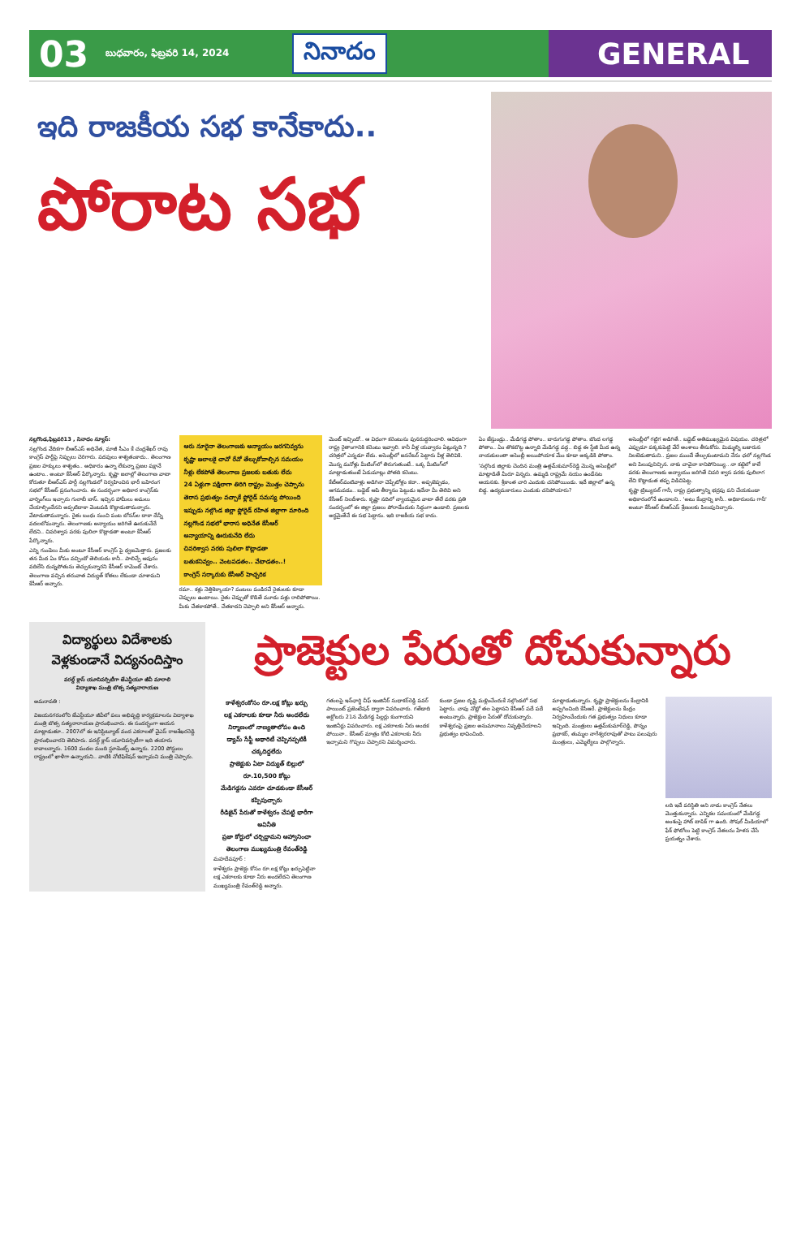03
బుధవారం, ఫిబ్రవరి 14, 2024
నినాదం
GENERAL
ఇది రాజకీయ సభ కానేకాదు..
పోరాట సభ
నల్లగొండ,ఫిబ్రవరి13 , నినాదం న్యూస్:
నల్లగొండ వేదికగా బీఆర్ఎస్ అధినేత, మాజీ సీఎం కే చంద్రశేఖర్ రావు కాంగ్రెస్ పార్టీపై నిప్పులు చెరిగారు. పదవులు శాశ్వతంకాదు.. తెలంగాణ ప్రజల హక్కులు శాశ్వతం.. అధికారం ఉన్నా లేకున్నా ప్రజల పక్షానే ఉంటాం.. అంటూ కేసీఆర్ పేర్కొన్నారు. కృష్ణా జలాల్లో తెలంగాణ వాటా కోరుతూ బీఆర్ఎస్ పార్టీ నల్లగొండలో నిర్వహించిన భారీ బహిరంగ సభలో కేసీఆర్ ప్రసంగించారు. ఈ సందర్భంగా అధికార కాంగ్రెస్‌కు వార్నింగ్‌లు ఇచ్చారు గులాబీ బాస్. ఇచ్చిన హామీలు అమలు చేయాల్సిందేనని అప్పటిదాకా వెంటపడి కొట్లాడుతామన్నారు. వేటాడుతామన్నారు. రైతు బంధు నుంచి పంట బోనస్‌ల దాకా దేన్నీ వదలబోమన్నారు. తెలంగాణకు అన్యాయం జరిగితే ఊరుకునేదే లేదని.. చివరిశ్వాస వరకు పులిలా కొట్లాడతా అంటూ కేసీఆర్ పేర్కొన్నారు.
ఎన్ని గుండెలు మీకు అంటూ కేసీఆర్ కాంగ్రెస్ పై ధ్వజమెత్తారు. ప్రజలకు తన మీద ఏం కోపం వచ్చిందో తెలియదు కానీ.. పాలిచ్చే ఆవును వదిలేసి దున్నపోతును తెచ్చుకున్నారని కేసీఆర్ కామెంట్ చేశారు. తెలంగాణ వచ్చిన తరువాత విద్యుత్ కోతలు లేకుండా చూశామని కేసీఆర్ అన్నారు.
ఆరు నూరైనా తెలంగాణకు అన్యాయం జరగనివ్వను
కృష్ణా జలాలకై చావో రేవో తేల్చుకోవాల్సిన సమయం
నీళ్లు లేకపోతే తెలంగాణ ప్రజలకు బతుకు లేదు
24 ఏళ్లుగా పక్షిలాగా తిరిగి రాష్ట్రం మొత్తం చెప్పాను
తెరాస ప్రభుత్వం వచ్చాకే ఫ్లోరైడ్ సమస్య పోయింది
ఇప్పుడు నల్గొండ జిల్లా ఫ్లోరైడ్ రహిత జిల్లాగా మారింది
నల్లగొండ సభలో భారాస అధినేత కేసీఆర్
అన్యాయాన్ని ఊరుకునేది లేదు
చివరిశ్వాస వరకు పులిలా కొట్లాడతా
బతుకనివ్వం.. వెంటపడతం.. వేటాడతం..!
కాంగ్రెస్ సర్కారుకు కేసీఆర్ హెచ్చరిక
రమా.. కళ్లు నెత్తికెక్కాయా? పంటలు పండిరచే రైతులకు కూడా చెప్పులు ఉంటాయి. రైతు చెప్పుతో కొడితే మూడు పళ్లు రాలిపోతాయి. మీకు చేతకాకపోతే.. చేతకాదని చెప్పాలి అని కేసీఆర్ అన్నారు.
మెంట్ ఇచ్చిందో.. ఆ విధంగా కరెంటును పునరుద్ధరించాలి. ఆవిధంగా రాష్ట్ర రైతాంగానికి కరెంటు ఇవ్వాలి. కానీ వీళ్ల యవ్వారం ఏట్లున్నది ? చరిత్రలో ఎన్నడూ లేదు. అసెంబ్లీలో జనరేటర్ పెట్టారు వీళ్ల తెలివికి. మొన్న మనోళ్లు మీటింగ్‌లో తిరుగుతుంటే.. ఒక్క మీటింగ్‌లో మాట్లాడుతుంటే ఏడుమాట్లు పోతది కరెంటు.
కేటీఆర్‌వంటివాళ్లు అడిగినా చెప్పేటోళ్లం కదా.. అప్పజెప్పడం, ఆగమవడం.. బడ్జెట్ ఆపి తీర్మానం పెట్టుడు ఇదేనా మీ తెలివి అని కేసీఆర్ నిలదీశారు. కృష్ణా నదిలో న్యాయమైన వాటా తేలే వరకు ప్రతి సందర్భంలో ఈ జిల్లా ప్రజలు పోరాడేందుకు సిద్ధంగా ఉండాలి. ప్రజలకు అర్థమైతేనే ఈ సభ పెట్టాను. ఇది రాజకీయ సభ కాదు.
ఏం జేస్తుండ్రు.. మేడిగడ్డ పోతాం.. బారుగుగడ్డ పోతాం. బొంద లగడ్డ పోతాం.. ఏం తొకబొట్ట ఉన్నాది మేడిగడ్డ వద్ద.. బిడ్డ ఈ స్టేజీ మీద ఉన్న నాయకులంతా అసెంబ్లీ అయిపోయాక మేం కూడా అక్కడికి పోతాం.
'నల్గొండ జిల్లాకు చెందిన మంత్రి ఉత్తమ్‌కుమార్‌రెడ్డి మొన్న అసెంబ్లీలో మాట్లాడితే మీరూ విన్నరు. ఉమ్మడి రాష్ట్రమే నయం ఉండేనట ఆయనకు. శ్రీకాంత చారి ఎందుకు చనిపోయిండు. ఇదే జిల్లాలో ఉన్న బిడ్డ. ఉద్యమకారులు ఎందుకు చనిపోయారు?
అసెంబ్లీలో గట్టిగ అడిగితే.. బడ్జెట్ అతిముఖ్యమైన విషయం. చరిత్రలో ఎప్పుడూ పక్కకుపెట్టి వేరే అంశాలు తీసుకోరు. మిమ్మల్ని బజారున నిలబెడుతామని.. ప్రజల ముందే తేల్చుకుంటామని నేను ఛలో నల్లగొండ అని పిలుపునిచ్చిన. నాకు చావైనా కానిపోనియ్యి.. నా కట్టెలో కాలే వరకు తెలంగాణకు అన్యాయం జరిగితే చివరి శ్వాస వరకు పులిలాగ లేచి కొట్లాడుత తప్ప విడిచిపెట్ట.
కృష్ణా ట్రిబ్యునల్ గానీ, రాష్ట్ర ప్రభుత్వాన్ని భద్రపు పని చేయకుండా అధికారంలోనే ఉండాలని.. 'అటు కేంద్రాన్ని కానీ.. అధికారులను గానీ' అంటూ కేసీఆర్ బీఆర్ఎస్ శ్రేణులకు పిలుపునిచ్చారు.
విద్యార్థులు విదేశాలకు వెళ్లకుండానే విద్యనందిస్తాం
వరల్డ్ క్లాస్ యూనివర్సిటీగా జేఎన్టీయూ జీవీ మారాలి
విద్యాశాఖ మంత్రి బొత్స సత్యనారాయణ
అమరావతి :
విజయనగరంలోని జేఎన్టీయూ జీవీలో పలు అభివృద్ధి కార్యక్రమాలను విద్యాశాఖ మంత్రి బొత్స సత్యనారాయణ ప్రారంభించారు. ఈ సందర్భంగా ఆయన మాట్లాడుతూ.. 2007లో ఈ ఇనిస్టిట్యూట్ వంద ఎకరాలతో వైఎస్ రాజశేఖరరెడ్డి ప్రారంభించారని తెలిపారు. వరల్డ్ క్లాస్ యూనివర్సిటీగా ఇది తయారు కావాలన్నారు. 1600 వందల మంది స్టూడెంట్స్ ఉన్నారు. 2200 పోస్టులు రాష్ట్రంలో ఖాళీగా ఉన్నాయని.. వాటికి నోటిఫికేషన్ ఇచ్చామని మంత్రి చెప్పారు.
ప్రాజెక్టుల పేరుతో దోచుకున్నారు
కాళేశ్వరంకోసం రూ.లక్ష కోట్లు ఖర్చు
లక్ష ఎకరాలకు కూడా నీరు అందలేదు
నిర్మాణంలో నాణ్యతాలోపం ఉంది
డ్యామ్ సేఫ్టీ అథారిటీ చెప్పినప్పటికీ చక్కదిద్దలేదు
ప్రాజెక్టుకు ఏటా విద్యుత్ బిల్లులో రూ.10,500 కోట్లు
మేడిగడ్డను ఎవరూ చూడకుండా కేసీఆర్ కప్పిపుచ్చారు
రీడిజైన్ పేరుతో కాళేశ్వరం చేపట్టి భారీగా అవినీతి
ప్రజా కోర్టులో చర్చిద్దామని ఆహ్వానించా
తెలంగాణ ముఖ్యమంత్రి రేవంత్‌రెడ్డి
మహదేవపూర్ :
కాళేశ్వరం ప్రాజెక్టు కోసం రూ.లక్ష కోట్లు ఖర్చుపెట్టినా లక్ష ఎకరాలకు కూడా నీరు అందలేదని తెలంగాణ ముఖ్యమంత్రి రేవంత్‌రెడ్డి అన్నారు.
గతులపై ఇన్‌ఛార్జి చీఫ్ ఇంజినీర్ సుధాకర్‌రెడ్డి పవర్ పాయింట్ ప్రజెంటేషన్ ద్వారా వివరించారు. గతేడాది అక్టోబరు 21న మేడిగడ్డ పిల్లర్లు కుంగాయని ఇంజినీర్లు వివరించారు. లక్ష ఎకరాలకు నీరు అందక పోయినా.. కేసీఆర్ మాత్రం కోటి ఎకరాలకు నీరు ఇచ్చామని గొప్పలు చెప్పారని విమర్శించారు.
కుండా ప్రజల దృష్టి మళ్లించేందుకే నల్గొండలో సభ పెట్టారు. చావు నోట్లో తల పెట్టానని కేసీఆర్ పదే పదే అంటున్నారు. ప్రాజెక్టుల పేరుతో దోచుకున్నారు. కాళేశ్వరంపై ప్రజల అనుమానాలు నివృత్తిచేయాలని ప్రభుత్వం భావించింది.
మాట్లాడుతున్నారు. కృష్ణా ప్రాజెక్టులను కేంద్రానికి అప్పగించింది కేసీఆరే. ప్రాజెక్టులను కేంద్రం నిర్వహించేందుకు గత ప్రభుత్వం నిధులు కూడా ఇచ్చింది. మంత్రులు ఉత్తమ్‌కుమార్‌రెడ్డి, పొన్నం ప్రభాకర్, తుమ్మల నాగేశ్వరరావుతో పాటు పలువురు మంత్రులు, ఎమ్మెల్యేలు పాల్గొన్నారు.
లది ఇదే పరిస్థితి అని నాడు కాంగ్రెస్ నేతలు మొత్తుకున్నారు. ఎన్నికల సమయంలో మేడిగడ్డ అంశంపై హాట్ టాపిక్ గా ఉంది. సోషల్ మీడియాలో ఫేక్ ఫోటోలు పెట్టి కాంగ్రెస్ నేతలను హేళన చేసే ప్రయత్నం చేశారు.